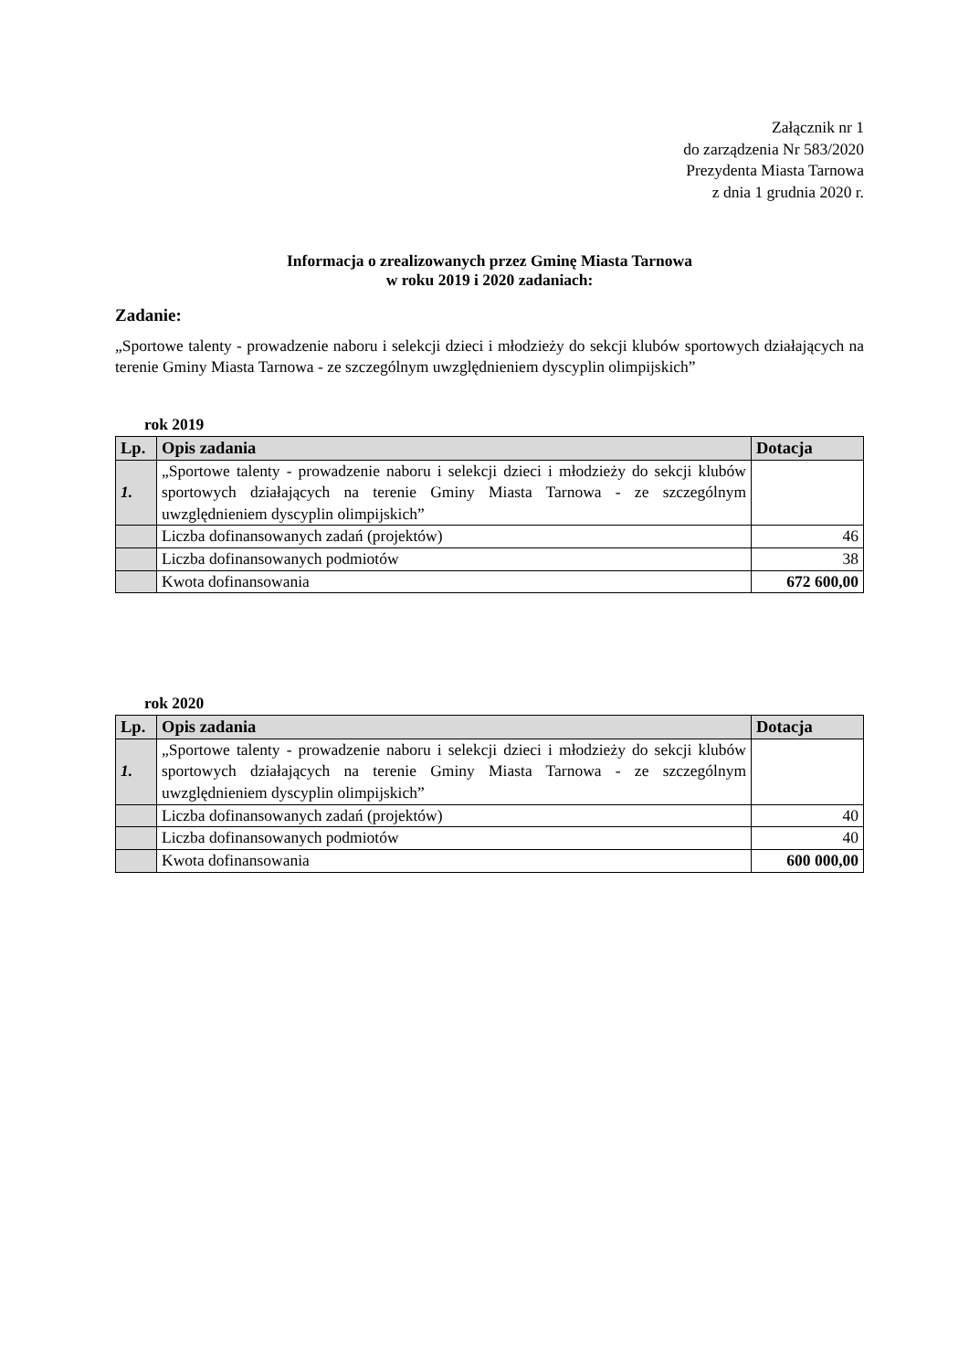Załącznik nr 1
do zarządzenia Nr 583/2020
Prezydenta Miasta Tarnowa
z dnia 1 grudnia 2020 r.
Informacja o zrealizowanych przez Gminę Miasta Tarnowa
w roku 2019 i 2020 zadaniach:
Zadanie:
„Sportowe talenty - prowadzenie naboru i selekcji dzieci i młodzieży do sekcji klubów sportowych działających na terenie Gminy Miasta Tarnowa - ze szczególnym uwzględnieniem dyscyplin olimpijskich”
rok 2019
| Lp. | Opis zadania | Dotacja |
| --- | --- | --- |
| 1. | „Sportowe talenty - prowadzenie naboru i selekcji dzieci i młodzieży do sekcji klubów sportowych działających na terenie Gminy Miasta Tarnowa - ze szczególnym uwzględnieniem dyscyplin olimpijskich” | |
| | Liczba dofinansowanych zadań (projektów) | 46 |
| | Liczba dofinansowanych podmiotów | 38 |
| | Kwota dofinansowania | 672 600,00 |
rok 2020
| Lp. | Opis zadania | Dotacja |
| --- | --- | --- |
| 1. | „Sportowe talenty - prowadzenie naboru i selekcji dzieci i młodzieży do sekcji klubów sportowych działających na terenie Gminy Miasta Tarnowa - ze szczególnym uwzględnieniem dyscyplin olimpijskich” | |
| | Liczba dofinansowanych zadań (projektów) | 40 |
| | Liczba dofinansowanych podmiotów | 40 |
| | Kwota dofinansowania | 600 000,00 |